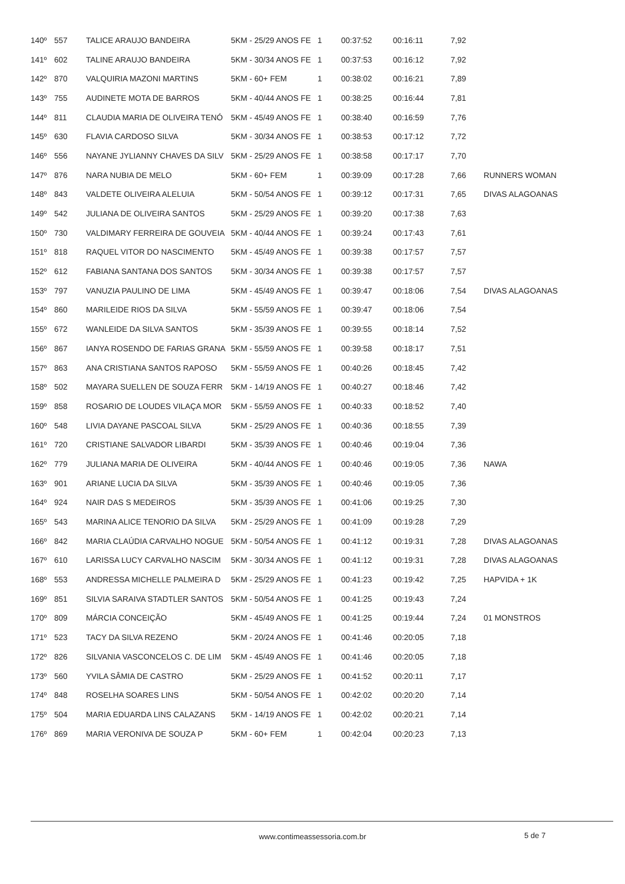| 140º | 557 | TALICE ARAUJO BANDEIRA | 5KM - 25/29 ANOS FE | 1 | 00:37:52 | 00:16:11 | 7,92 | |
| 141º | 602 | TALINE ARAUJO BANDEIRA | 5KM - 30/34 ANOS FE | 1 | 00:37:53 | 00:16:12 | 7,92 | |
| 142º | 870 | VALQUIRIA MAZONI MARTINS | 5KM - 60+ FEM | 1 | 00:38:02 | 00:16:21 | 7,89 | |
| 143º | 755 | AUDINETE MOTA DE BARROS | 5KM - 40/44 ANOS FE | 1 | 00:38:25 | 00:16:44 | 7,81 | |
| 144º | 811 | CLAUDIA MARIA DE OLIVEIRA TENÓ | 5KM - 45/49 ANOS FE | 1 | 00:38:40 | 00:16:59 | 7,76 | |
| 145º | 630 | FLAVIA CARDOSO SILVA | 5KM - 30/34 ANOS FE | 1 | 00:38:53 | 00:17:12 | 7,72 | |
| 146º | 556 | NAYANE JYLIANNY CHAVES DA SILV | 5KM - 25/29 ANOS FE | 1 | 00:38:58 | 00:17:17 | 7,70 | |
| 147º | 876 | NARA NUBIA DE MELO | 5KM - 60+ FEM | 1 | 00:39:09 | 00:17:28 | 7,66 | RUNNERS WOMAN |
| 148º | 843 | VALDETE OLIVEIRA ALELUIA | 5KM - 50/54 ANOS FE | 1 | 00:39:12 | 00:17:31 | 7,65 | DIVAS ALAGOANAS |
| 149º | 542 | JULIANA DE OLIVEIRA SANTOS | 5KM - 25/29 ANOS FE | 1 | 00:39:20 | 00:17:38 | 7,63 | |
| 150º | 730 | VALDIMARY FERREIRA DE GOUVEIA | 5KM - 40/44 ANOS FE | 1 | 00:39:24 | 00:17:43 | 7,61 | |
| 151º | 818 | RAQUEL VITOR DO NASCIMENTO | 5KM - 45/49 ANOS FE | 1 | 00:39:38 | 00:17:57 | 7,57 | |
| 152º | 612 | FABIANA SANTANA DOS SANTOS | 5KM - 30/34 ANOS FE | 1 | 00:39:38 | 00:17:57 | 7,57 | |
| 153º | 797 | VANUZIA PAULINO DE LIMA | 5KM - 45/49 ANOS FE | 1 | 00:39:47 | 00:18:06 | 7,54 | DIVAS ALAGOANAS |
| 154º | 860 | MARILEIDE RIOS DA SILVA | 5KM - 55/59 ANOS FE | 1 | 00:39:47 | 00:18:06 | 7,54 | |
| 155º | 672 | WANLEIDE DA SILVA SANTOS | 5KM - 35/39 ANOS FE | 1 | 00:39:55 | 00:18:14 | 7,52 | |
| 156º | 867 | IANYA ROSENDO DE FARIAS GRANA | 5KM - 55/59 ANOS FE | 1 | 00:39:58 | 00:18:17 | 7,51 | |
| 157º | 863 | ANA CRISTIANA SANTOS RAPOSO | 5KM - 55/59 ANOS FE | 1 | 00:40:26 | 00:18:45 | 7,42 | |
| 158º | 502 | MAYARA SUELLEN DE SOUZA FERR | 5KM - 14/19 ANOS FE | 1 | 00:40:27 | 00:18:46 | 7,42 | |
| 159º | 858 | ROSARIO DE LOUDES VILAÇA MOR | 5KM - 55/59 ANOS FE | 1 | 00:40:33 | 00:18:52 | 7,40 | |
| 160º | 548 | LIVIA DAYANE PASCOAL SILVA | 5KM - 25/29 ANOS FE | 1 | 00:40:36 | 00:18:55 | 7,39 | |
| 161º | 720 | CRISTIANE SALVADOR LIBARDI | 5KM - 35/39 ANOS FE | 1 | 00:40:46 | 00:19:04 | 7,36 | |
| 162º | 779 | JULIANA MARIA DE OLIVEIRA | 5KM - 40/44 ANOS FE | 1 | 00:40:46 | 00:19:05 | 7,36 | NAWA |
| 163º | 901 | ARIANE LUCIA DA SILVA | 5KM - 35/39 ANOS FE | 1 | 00:40:46 | 00:19:05 | 7,36 | |
| 164º | 924 | NAIR DAS S MEDEIROS | 5KM - 35/39 ANOS FE | 1 | 00:41:06 | 00:19:25 | 7,30 | |
| 165º | 543 | MARINA ALICE TENORIO DA SILVA | 5KM - 25/29 ANOS FE | 1 | 00:41:09 | 00:19:28 | 7,29 | |
| 166º | 842 | MARIA CLAÚDIA CARVALHO NOGUE | 5KM - 50/54 ANOS FE | 1 | 00:41:12 | 00:19:31 | 7,28 | DIVAS ALAGOANAS |
| 167º | 610 | LARISSA LUCY CARVALHO NASCIM | 5KM - 30/34 ANOS FE | 1 | 00:41:12 | 00:19:31 | 7,28 | DIVAS ALAGOANAS |
| 168º | 553 | ANDRESSA MICHELLE PALMEIRA D | 5KM - 25/29 ANOS FE | 1 | 00:41:23 | 00:19:42 | 7,25 | HAPVIDA + 1K |
| 169º | 851 | SILVIA SARAIVA STADTLER SANTOS | 5KM - 50/54 ANOS FE | 1 | 00:41:25 | 00:19:43 | 7,24 | |
| 170º | 809 | MÁRCIA CONCEIÇÃO | 5KM - 45/49 ANOS FE | 1 | 00:41:25 | 00:19:44 | 7,24 | 01 MONSTROS |
| 171º | 523 | TACY DA SILVA REZENO | 5KM - 20/24 ANOS FE | 1 | 00:41:46 | 00:20:05 | 7,18 | |
| 172º | 826 | SILVANIA VASCONCELOS C. DE LIM | 5KM - 45/49 ANOS FE | 1 | 00:41:46 | 00:20:05 | 7,18 | |
| 173º | 560 | YVILA SÂMIA DE CASTRO | 5KM - 25/29 ANOS FE | 1 | 00:41:52 | 00:20:11 | 7,17 | |
| 174º | 848 | ROSELHA SOARES LINS | 5KM - 50/54 ANOS FE | 1 | 00:42:02 | 00:20:20 | 7,14 | |
| 175º | 504 | MARIA EDUARDA LINS CALAZANS | 5KM - 14/19 ANOS FE | 1 | 00:42:02 | 00:20:21 | 7,14 | |
| 176º | 869 | MARIA VERONIVA DE SOUZA P | 5KM - 60+ FEM | 1 | 00:42:04 | 00:20:23 | 7,13 | |
www.contimeassessoria.com.br 5 de 7